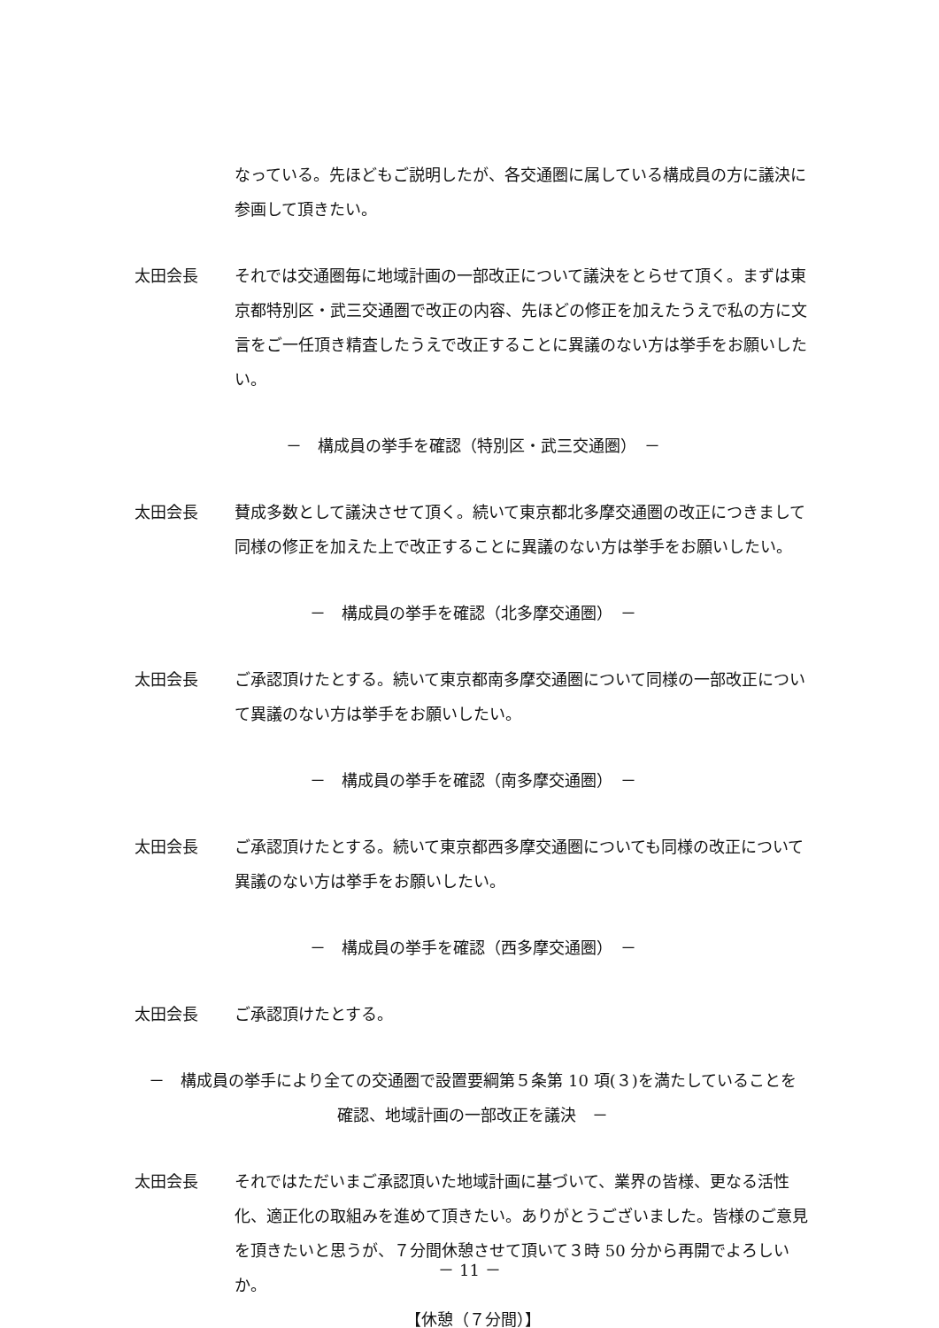なっている。先ほどもご説明したが、各交通圏に属している構成員の方に議決に参画して頂きたい。
太田会長 それでは交通圏毎に地域計画の一部改正について議決をとらせて頂く。まずは東京都特別区・武三交通圏で改正の内容、先ほどの修正を加えたうえで私の方に文言をご一任頂き精査したうえで改正することに異議のない方は挙手をお願いしたい。
－　構成員の挙手を確認（特別区・武三交通圏）　－
太田会長 賛成多数として議決させて頂く。続いて東京都北多摩交通圏の改正につきまして同様の修正を加えた上で改正することに異議のない方は挙手をお願いしたい。
－　構成員の挙手を確認（北多摩交通圏）　－
太田会長 ご承認頂けたとする。続いて東京都南多摩交通圏について同様の一部改正について異議のない方は挙手をお願いしたい。
－　構成員の挙手を確認（南多摩交通圏）　－
太田会長 ご承認頂けたとする。続いて東京都西多摩交通圏についても同様の改正について異議のない方は挙手をお願いしたい。
－　構成員の挙手を確認（西多摩交通圏）　－
太田会長 ご承認頂けたとする。
－　構成員の挙手により全ての交通圏で設置要綱第５条第 10 項(３)を満たしていることを
確認、地域計画の一部改正を議決　－
太田会長 それではただいまご承認頂いた地域計画に基づいて、業界の皆様、更なる活性化、適正化の取組みを進めて頂きたい。ありがとうございました。皆様のご意見を頂きたいと思うが、７分間休憩させて頂いて３時 50 分から再開でよろしいか。
【休憩（７分間）】
－ 11 －